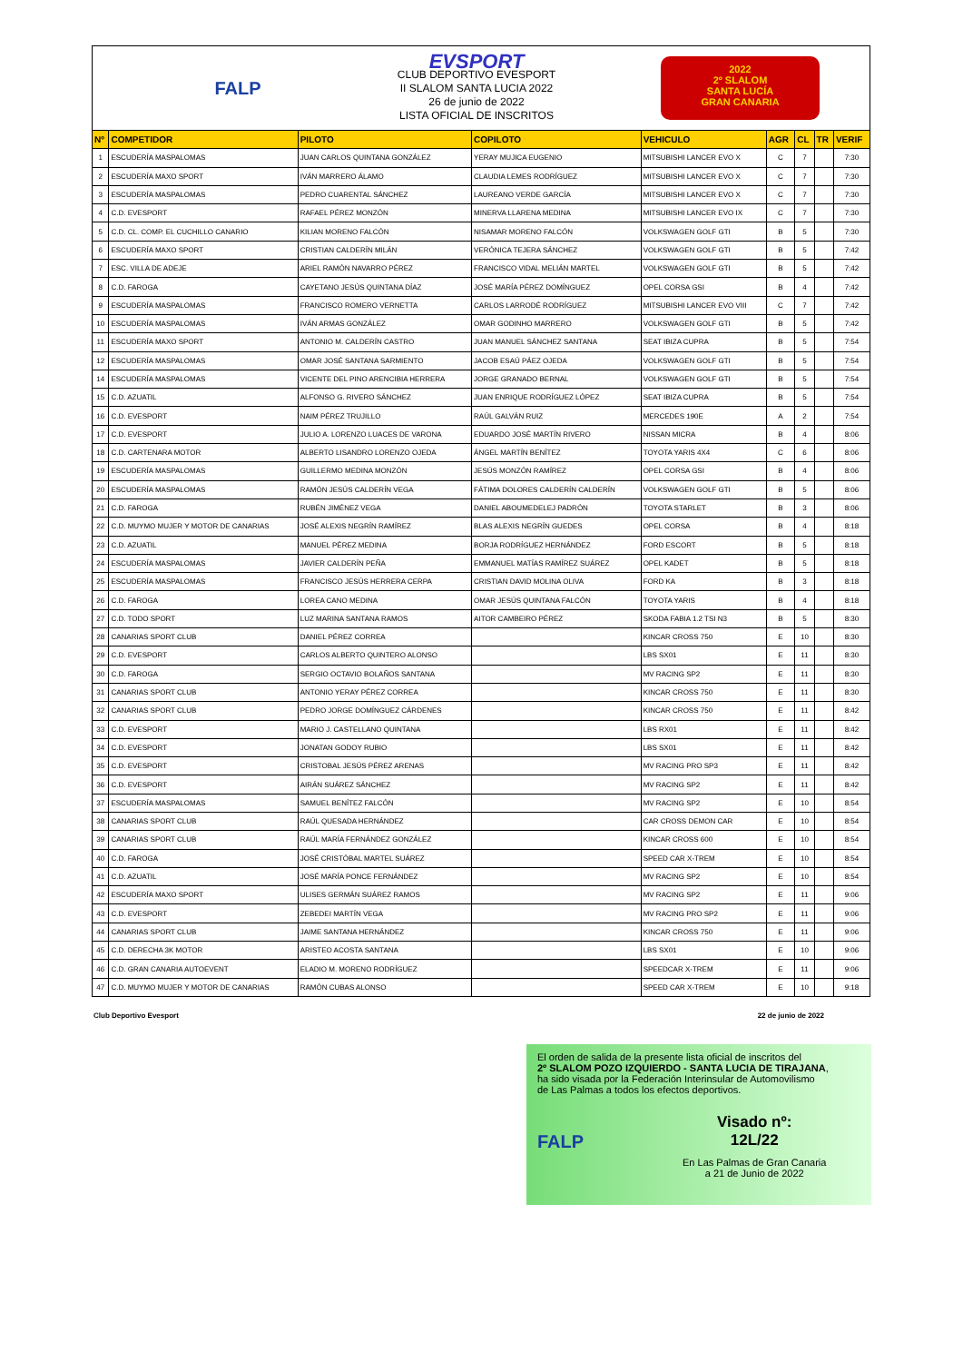FALP
EVSPORT
CLUB DEPORTIVO EVESPORT
II SLALOM SANTA LUCIA 2022
26 de junio de 2022
LISTA OFICIAL DE INSCRITOS
2022
2º SLALOM
SANTA LUCÍA
GRAN CANARIA
| Nº | COMPETIDOR | PILOTO | COPILOTO | VEHICULO | AGR | CL | TR | VERIF |
| --- | --- | --- | --- | --- | --- | --- | --- | --- |
| 1 | ESCUDERÍA MASPALOMAS | JUAN CARLOS QUINTANA GONZÁLEZ | YERAY MUJICA EUGENIO | MITSUBISHI LANCER EVO X | C | 7 | | 7:30 |
| 2 | ESCUDERÍA MAXO SPORT | IVÁN MARRERO ÁLAMO | CLAUDIA LEMES RODRÍGUEZ | MITSUBISHI LANCER EVO X | C | 7 | | 7:30 |
| 3 | ESCUDERÍA MASPALOMAS | PEDRO CUARENTAL SÁNCHEZ | LAUREANO VERDE GARCÍA | MITSUBISHI LANCER EVO X | C | 7 | | 7:30 |
| 4 | C.D. EVESPORT | RAFAEL PÉREZ MONZÓN | MINERVA LLARENA MEDINA | MITSUBISHI LANCER EVO IX | C | 7 | | 7:30 |
| 5 | C.D. CL. COMP. EL CUCHILLO CANARIO | KILIAN MORENO FALCÓN | NISAMAR MORENO FALCÓN | VOLKSWAGEN GOLF GTI | B | 5 | | 7:30 |
| 6 | ESCUDERÍA MAXO SPORT | CRISTIAN CALDERÍN MILÁN | VERÓNICA TEJERA SÁNCHEZ | VOLKSWAGEN GOLF GTI | B | 5 | | 7:42 |
| 7 | ESC. VILLA DE ADEJE | ARIEL RAMÓN NAVARRO PÉREZ | FRANCISCO VIDAL MELIÁN MARTEL | VOLKSWAGEN GOLF GTI | B | 5 | | 7:42 |
| 8 | C.D. FAROGA | CAYETANO JESÚS QUINTANA DÍAZ | JOSÉ MARÍA PÉREZ DOMÍNGUEZ | OPEL CORSA GSI | B | 4 | | 7:42 |
| 9 | ESCUDERÍA MASPALOMAS | FRANCISCO ROMERO VERNETTA | CARLOS LARRODÉ RODRÍGUEZ | MITSUBISHI LANCER EVO VIII | C | 7 | | 7:42 |
| 10 | ESCUDERÍA MASPALOMAS | IVÁN ARMAS GONZÁLEZ | OMAR GODINHO MARRERO | VOLKSWAGEN GOLF GTI | B | 5 | | 7:42 |
| 11 | ESCUDERÍA MAXO SPORT | ANTONIO M. CALDERÍN CASTRO | JUAN MANUEL SÁNCHEZ SANTANA | SEAT IBIZA CUPRA | B | 5 | | 7:54 |
| 12 | ESCUDERÍA MASPALOMAS | OMAR JOSÉ SANTANA SARMIENTO | JACOB ESAÚ PÁEZ OJEDA | VOLKSWAGEN GOLF GTI | B | 5 | | 7:54 |
| 14 | ESCUDERÍA MASPALOMAS | VICENTE DEL PINO ARENCIBIA HERRERA | JORGE GRANADO BERNAL | VOLKSWAGEN GOLF GTI | B | 5 | | 7:54 |
| 15 | C.D. AZUATIL | ALFONSO G. RIVERO SÁNCHEZ | JUAN ENRIQUE RODRÍGUEZ LÓPEZ | SEAT IBIZA CUPRA | B | 5 | | 7:54 |
| 16 | C.D. EVESPORT | NAIM PÉREZ TRUJILLO | RAÚL GALVÁN RUIZ | MERCEDES 190E | A | 2 | | 7:54 |
| 17 | C.D. EVESPORT | JULIO A. LORENZO LUACES DE VARONA | EDUARDO JOSÉ MARTÍN RIVERO | NISSAN MICRA | B | 4 | | 8:06 |
| 18 | C.D. CARTENARA MOTOR | ALBERTO LISANDRO LORENZO OJEDA | ÁNGEL MARTÍN BENÍTEZ | TOYOTA YARIS 4X4 | C | 6 | | 8:06 |
| 19 | ESCUDERÍA MASPALOMAS | GUILLERMO MEDINA MONZÓN | JESÚS MONZÓN RAMÍREZ | OPEL CORSA GSI | B | 4 | | 8:06 |
| 20 | ESCUDERÍA MASPALOMAS | RAMÓN JESÚS CALDERÍN VEGA | FÁTIMA DOLORES CALDERÍN CALDERÍN | VOLKSWAGEN GOLF GTI | B | 5 | | 8:06 |
| 21 | C.D. FAROGA | RUBÉN JIMÉNEZ VEGA | DANIEL ABOUMEDELEJ PADRÓN | TOYOTA STARLET | B | 3 | | 8:06 |
| 22 | C.D. MUYMO MUJER Y MOTOR DE CANARIAS | JOSÉ ALEXIS NEGRÍN RAMÍREZ | BLAS ALEXIS NEGRÍN GUEDES | OPEL CORSA | B | 4 | | 8:18 |
| 23 | C.D. AZUATIL | MANUEL PÉREZ MEDINA | BORJA RODRÍGUEZ HERNÁNDEZ | FORD ESCORT | B | 5 | | 8:18 |
| 24 | ESCUDERÍA MASPALOMAS | JAVIER CALDERÍN PEÑA | EMMANUEL MATÍAS RAMÍREZ SUÁREZ | OPEL KADET | B | 5 | | 8:18 |
| 25 | ESCUDERÍA MASPALOMAS | FRANCISCO JESÚS HERRERA CERPA | CRISTIAN DAVID MOLINA OLIVA | FORD KA | B | 3 | | 8:18 |
| 26 | C.D. FAROGA | LOREA CANO MEDINA | OMAR JESÚS QUINTANA FALCÓN | TOYOTA YARIS | B | 4 | | 8:18 |
| 27 | C.D. TODO SPORT | LUZ MARINA SANTANA RAMOS | AITOR CAMBEIRO PÉREZ | SKODA FABIA 1.2 TSI N3 | B | 5 | | 8:30 |
| 28 | CANARIAS SPORT CLUB | DANIEL PÉREZ CORREA | | KINCAR CROSS 750 | E | 10 | | 8:30 |
| 29 | C.D. EVESPORT | CARLOS ALBERTO QUINTERO ALONSO | | LBS SX01 | E | 11 | | 8:30 |
| 30 | C.D. FAROGA | SERGIO OCTAVIO BOLAÑOS SANTANA | | MV RACING SP2 | E | 11 | | 8:30 |
| 31 | CANARIAS SPORT CLUB | ANTONIO YERAY PÉREZ CORREA | | KINCAR CROSS 750 | E | 11 | | 8:30 |
| 32 | CANARIAS SPORT CLUB | PEDRO JORGE DOMÍNGUEZ CÁRDENES | | KINCAR CROSS 750 | E | 11 | | 8:42 |
| 33 | C.D. EVESPORT | MARIO J. CASTELLANO QUINTANA | | LBS RX01 | E | 11 | | 8:42 |
| 34 | C.D. EVESPORT | JONATAN GODOY RUBIO | | LBS SX01 | E | 11 | | 8:42 |
| 35 | C.D. EVESPORT | CRISTOBAL JESÚS PÉREZ ARENAS | | MV RACING PRO SP3 | E | 11 | | 8:42 |
| 36 | C.D. EVESPORT | AIRÁN SUÁREZ SÁNCHEZ | | MV RACING SP2 | E | 11 | | 8:42 |
| 37 | ESCUDERÍA MASPALOMAS | SAMUEL BENÍTEZ FALCÓN | | MV RACING SP2 | E | 10 | | 8:54 |
| 38 | CANARIAS SPORT CLUB | RAÚL QUESADA HERNÁNDEZ | | CAR CROSS DEMON CAR | E | 10 | | 8:54 |
| 39 | CANARIAS SPORT CLUB | RAÚL MARÍA FERNÁNDEZ GONZÁLEZ | | KINCAR CROSS 600 | E | 10 | | 8:54 |
| 40 | C.D. FAROGA | JOSÉ CRISTÓBAL MARTEL SUÁREZ | | SPEED CAR X-TREM | E | 10 | | 8:54 |
| 41 | C.D. AZUATIL | JOSÉ MARÍA PONCE FERNÁNDEZ | | MV RACING SP2 | E | 10 | | 8:54 |
| 42 | ESCUDERÍA MAXO SPORT | ULISES GERMÁN SUÁREZ RAMOS | | MV RACING SP2 | E | 11 | | 9:06 |
| 43 | C.D. EVESPORT | ZEBEDEI MARTÍN VEGA | | MV RACING PRO SP2 | E | 11 | | 9:06 |
| 44 | CANARIAS SPORT CLUB | JAIME SANTANA HERNÁNDEZ | | KINCAR CROSS 750 | E | 11 | | 9:06 |
| 45 | C.D. DERECHA 3K MOTOR | ARISTEO ACOSTA SANTANA | | LBS SX01 | E | 10 | | 9:06 |
| 46 | C.D. GRAN CANARIA AUTOEVENT | ELADIO M. MORENO RODRÍGUEZ | | SPEEDCAR X-TREM | E | 11 | | 9:06 |
| 47 | C.D. MUYMO MUJER Y MOTOR DE CANARIAS | RAMÓN CUBAS ALONSO | | SPEED CAR X-TREM | E | 10 | | 9:18 |
Club Deportivo Evesport 22 de junio de 2022
El orden de salida de la presente lista oficial de inscritos del
2º SLALOM POZO IZQUIERDO - SANTA LUCIA DE TIRAJANA,
ha sido visada por la Federación Interinsular de Automovilismo
de Las Palmas a todos los efectos deportivos.
FALP
Visado nº:
12L/22
En Las Palmas de Gran Canaria
a 21 de Junio de 2022